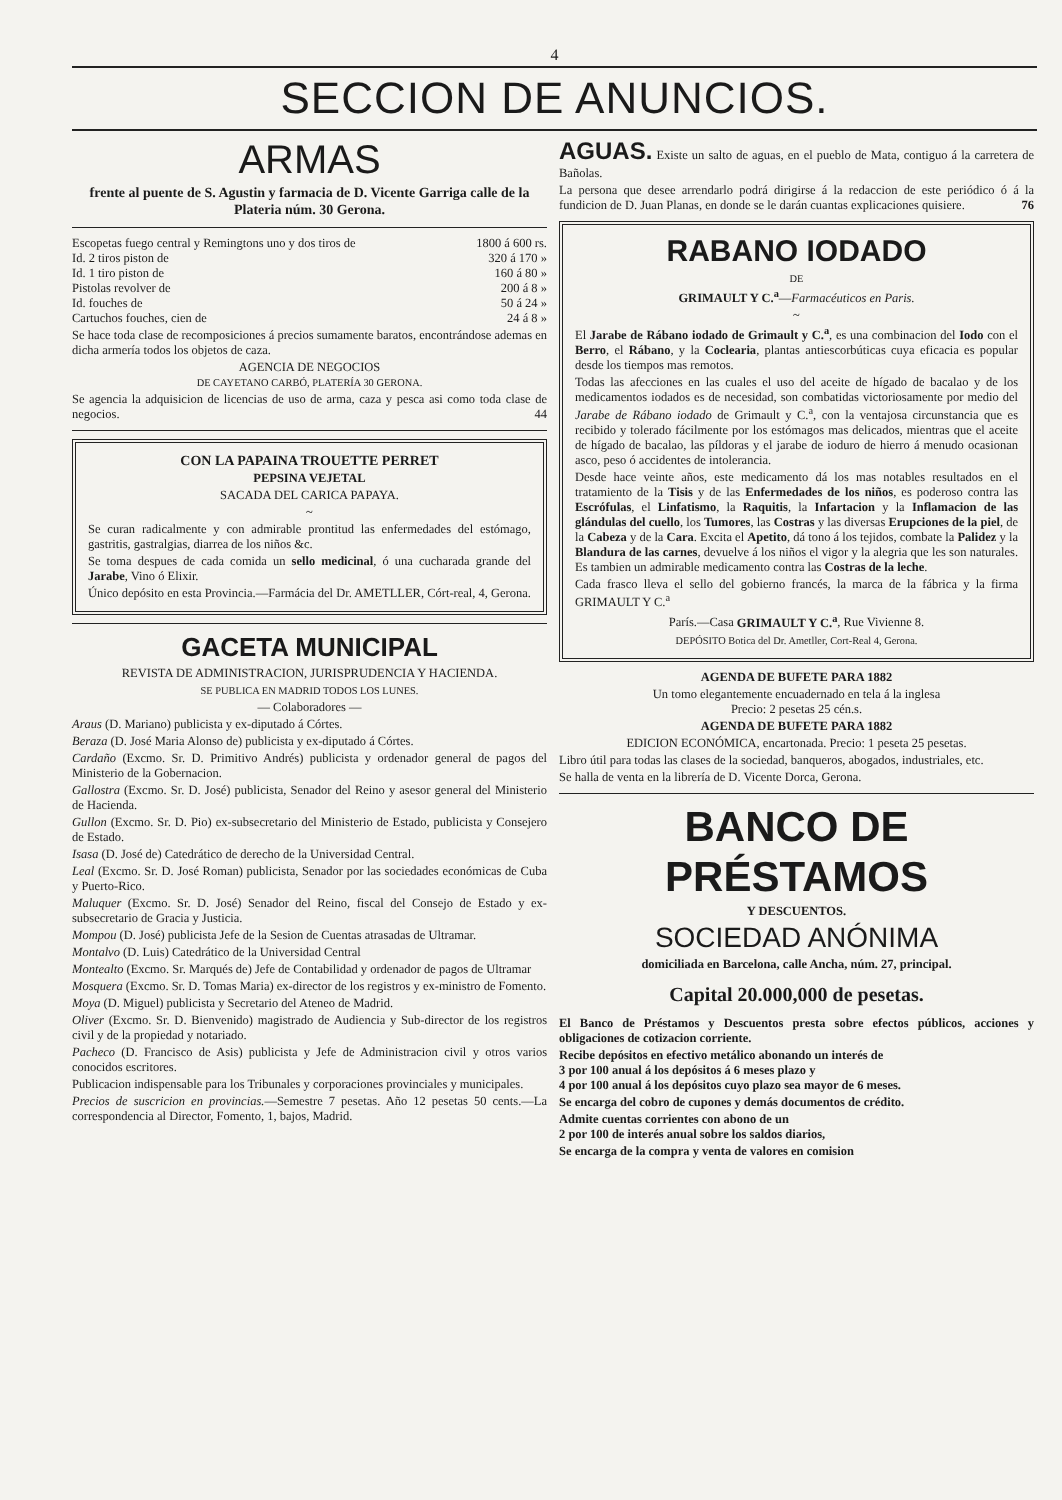4
SECCION DE ANUNCIOS.
ARMAS
frente al puente de S. Agustin y farmacia de D. Vicente Garriga calle de la Plateria núm. 30 Gerona.
| Escopetas fuego central y Remingtons uno y dos tiros de | 1800 á 600 rs. |
| Id. 2 tiros piston de | 320 á 170 » |
| Id. 1 tiro piston de | 160 á 80 » |
| Pistolas revolver de | 200 á 8 » |
| Id. fouches de | 50 á 24 » |
| Cartuchos fouches, cien de | 24 á 8 » |
Se hace toda clase de recomposiciones á precios sumamente baratos, encontrándose ademas en dicha armería todos los objetos de caza.
AGENCIA DE NEGOCIOS
DE CAYETANO CARBÓ, PLATERÍA 30 GERONA.
Se agencia la adquisicion de licencias de uso de arma, caza y pesca asi como toda clase de negocios. 44
CON LA PAPAINA TROUETTE PERRET
PEPSINA VEJETAL
SACADA DEL CARICA PAPAYA.
~
Se curan radicalmente y con admirable prontitud las enfermedades del estómago, gastritis, gastralgias, diarrea de los niños &c.
Se toma despues de cada comida un sello medicinal, ó una cucharada grande del Jarabe, Vino ó Elixir.
Único depósito en esta Provincia.—Farmácia del Dr. AMETLLER, Córt-real, 4, Gerona.
GACETA MUNICIPAL
REVISTA DE ADMINISTRACION, JURISPRUDENCIA Y HACIENDA.
SE PUBLICA EN MADRID TODOS LOS LUNES.
— Colaboradores —
Araus (D. Mariano) publicista y ex-diputado á Córtes.
Beraza (D. José Maria Alonso de) publicista y ex-diputado á Córtes.
Cardaño (Excmo. Sr. D. Primitivo Andrés) publicista y ordenador general de pagos del Ministerio de la Gobernacion.
Gallostra (Excmo. Sr. D. José) publicista, Senador del Reino y asesor general del Ministerio de Hacienda.
Gullon (Excmo. Sr. D. Pio) ex-subsecretario del Ministerio de Estado, publicista y Consejero de Estado.
Isasa (D. José de) Catedrático de derecho de la Universidad Central.
Leal (Excmo. Sr. D. José Roman) publicista, Senador por las sociedades económicas de Cuba y Puerto-Rico.
Maluquer (Excmo. Sr. D. José) Senador del Reino, fiscal del Consejo de Estado y ex-subsecretario de Gracia y Justicia.
Mompou (D. José) publicista Jefe de la Sesion de Cuentas atrasadas de Ultramar.
Montalvo (D. Luis) Catedrático de la Universidad Central
Montealto (Excmo. Sr. Marqués de) Jefe de Contabilidad y ordenador de pagos de Ultramar
Mosquera (Excmo. Sr. D. Tomas Maria) ex-director de los registros y ex-ministro de Fomento.
Moya (D. Miguel) publicista y Secretario del Ateneo de Madrid.
Oliver (Excmo. Sr. D. Bienvenido) magistrado de Audiencia y Sub-director de los registros civil y de la propiedad y notariado.
Pacheco (D. Francisco de Asis) publicista y Jefe de Administracion civil y otros varios conocidos escritores.
Publicacion indispensable para los Tribunales y corporaciones provinciales y municipales.
Precios de suscricion en provincias.—Semestre 7 pesetas. Año 12 pesetas 50 cents.—La correspondencia al Director, Fomento, 1, bajos, Madrid.
AGUAS. Existe un salto de aguas, en el pueblo de Mata, contiguo á la carretera de Bañolas.
La persona que desee arrendarlo podrá dirigirse á la redaccion de este periódico ó á la fundicion de D. Juan Planas, en donde se le darán cuantas explicaciones quisiere. 76
RABANO IODADO
DE
GRIMAULT Y C.<sup>a</sup>—Farmacéuticos en Paris.
~
El Jarabe de Rábano iodado de Grimault y C.<sup>a</sup>, es una combinacion del Iodo con el Berro, el Rábano, y la Coclearia, plantas antiescorbúticas cuya eficacia es popular desde los tiempos mas remotos.
Todas las afecciones en las cuales el uso del aceite de hígado de bacalao y de los medicamentos iodados es de necesidad, son combatidas victoriosamente por medio del Jarabe de Rábano iodado de Grimault y C.<sup>a</sup>, con la ventajosa circunstancia que es recibido y tolerado fácilmente por los estómagos mas delicados, mientras que el aceite de hígado de bacalao, las píldoras y el jarabe de ioduro de hierro á menudo ocasionan asco, peso ó accidentes de intolerancia.
Desde hace veinte años, este medicamento dá los mas notables resultados en el tratamiento de la Tisis y de las Enfermedades de los niños, es poderoso contra las Escrófulas, el Linfatismo, la Raquitis, la Infartacion y la Inflamacion de las glándulas del cuello, los Tumores, las Costras y las diversas Erupciones de la piel, de la Cabeza y de la Cara. Excita el Apetito, dá tono á los tejidos, combate la Palidez y la Blandura de las carnes, devuelve á los niños el vigor y la alegria que les son naturales. Es tambien un admirable medicamento contra las Costras de la leche.
Cada frasco lleva el sello del gobierno francés, la marca de la fábrica y la firma GRIMAULT Y C.<sup>a</sup>
París.—Casa GRIMAULT Y C.<sup>a</sup>, Rue Vivienne 8.
DEPÓSITO Botica del Dr. Ametller, Cort-Real 4, Gerona.
AGENDA DE BUFETE PARA 1882
Un tomo elegantemente encuadernado en tela á la inglesa
Precio: 2 pesetas 25 cén.s.
AGENDA DE BUFETE PARA 1882
EDICION ECONÓMICA, encartonada. Precio: 1 peseta 25 pesetas.
Libro útil para todas las clases de la sociedad, banqueros, abogados, industriales, etc.
Se halla de venta en la librería de D. Vicente Dorca, Gerona.
BANCO DE PRÉSTAMOS
Y DESCUENTOS.
SOCIEDAD ANÓNIMA
domiciliada en Barcelona, calle Ancha, núm. 27, principal.
Capital 20.000,000 de pesetas.
El Banco de Préstamos y Descuentos presta sobre efectos públicos, acciones y obligaciones de cotizacion corriente.
Recibe depósitos en efectivo metálico abonando un interés de
3 por 100 anual á los depósitos á 6 meses plazo y
4 por 100 anual á los depósitos cuyo plazo sea mayor de 6 meses.
Se encarga del cobro de cupones y demás documentos de crédito.
Admite cuentas corrientes con abono de un
2 por 100 de interés anual sobre los saldos diarios,
Se encarga de la compra y venta de valores en comision